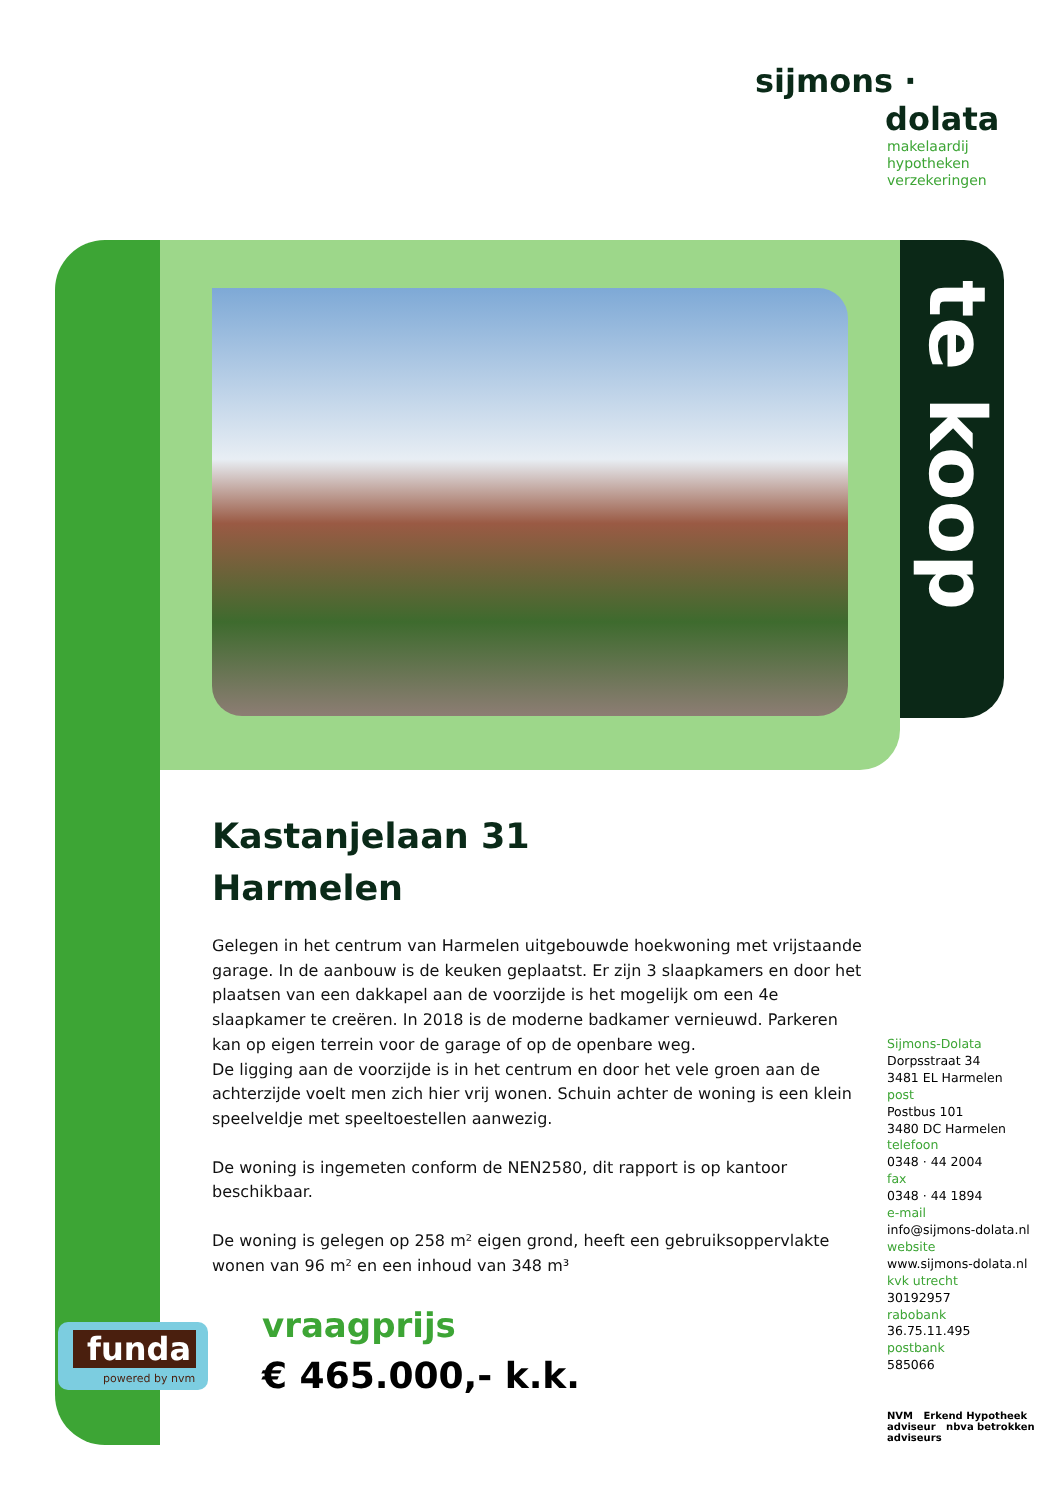sijmons ·
dolata
makelaardij
hypotheken
verzekeringen
te koop
Kastanjelaan 31
Harmelen
Gelegen in het centrum van Harmelen uitgebouwde hoekwoning met vrijstaande garage. In de aanbouw is de keuken geplaatst. Er zijn 3 slaapkamers en door het plaatsen van een dakkapel aan de voorzijde is het mogelijk om een 4e slaapkamer te creëren. In 2018 is de moderne badkamer vernieuwd. Parkeren kan op eigen terrein voor de garage of op de openbare weg.
De ligging aan de voorzijde is in het centrum en door het vele groen aan de achterzijde voelt men zich hier vrij wonen. Schuin achter de woning is een klein speelveldje met speeltoestellen aanwezig.
De woning is ingemeten conform de NEN2580, dit rapport is op kantoor beschikbaar.
De woning is gelegen op 258 m² eigen grond, heeft een gebruiksoppervlakte wonen van 96 m² en een inhoud van 348 m³
funda
powered by nvm
vraagprijs
€ 465.000,- k.k.
Sijmons-Dolata
Dorpsstraat 34
3481 EL Harmelen
post
Postbus 101
3480 DC Harmelen
telefoon
0348 · 44 2004
fax
0348 · 44 1894
e-mail
info@sijmons-dolata.nl
website
www.sijmons-dolata.nl
kvk utrecht
30192957
rabobank
36.75.11.495
postbank
585066
NVM Erkend Hypotheek adviseur nbva betrokken adviseurs